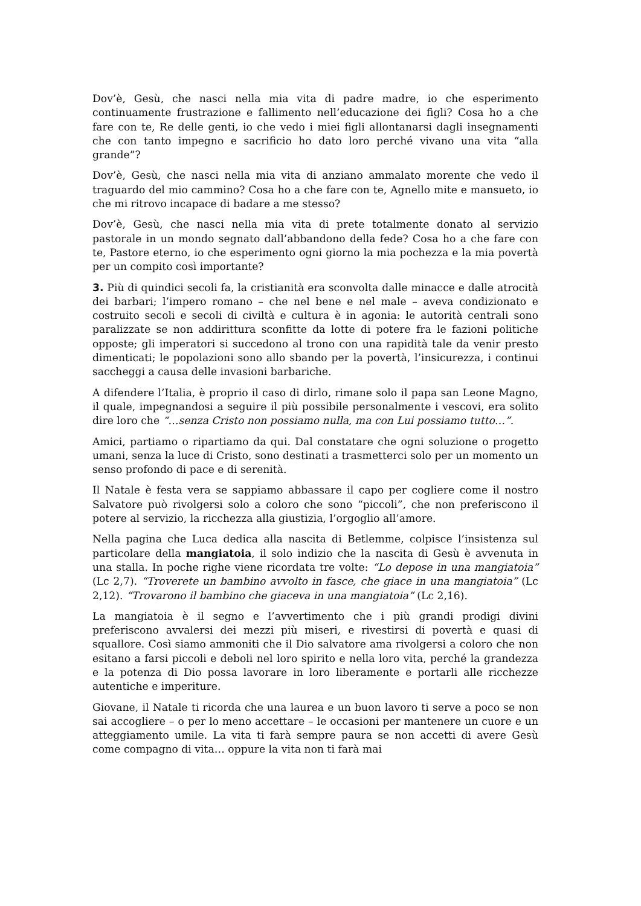Dov’è, Gesù, che nasci nella mia vita di padre madre, io che esperimento continuamente frustrazione e fallimento nell’educazione dei figli? Cosa ho a che fare con te, Re delle genti, io che vedo i miei figli allontanarsi dagli insegnamenti che con tanto impegno e sacrificio ho dato loro perché vivano una vita “alla grande”?
Dov’è, Gesù, che nasci nella mia vita di anziano ammalato morente che vedo il traguardo del mio cammino? Cosa ho a che fare con te, Agnello mite e mansueto, io che mi ritrovo incapace di badare a me stesso?
Dov’è, Gesù, che nasci nella mia vita di prete totalmente donato al servizio pastorale in un mondo segnato dall’abbandono della fede? Cosa ho a che fare con te, Pastore eterno, io che esperimento ogni giorno la mia pochezza e la mia povertà per un compito così importante?
3. Più di quindici secoli fa, la cristianità era sconvolta dalle minacce e dalle atrocità dei barbari; l’impero romano – che nel bene e nel male – aveva condizionato e costruito secoli e secoli di civiltà e cultura è in agonia: le autorità centrali sono paralizzate se non addirittura sconfitte da lotte di potere fra le fazioni politiche opposte; gli imperatori si succedono al trono con una rapidità tale da venir presto dimenticati; le popolazioni sono allo sbando per la povertà, l’insicurezza, i continui saccheggi a causa delle invasioni barbariche.
A difendere l’Italia, è proprio il caso di dirlo, rimane solo il papa san Leone Magno, il quale, impegnandosi a seguire il più possibile personalmente i vescovi, era solito dire loro che “…senza Cristo non possiamo nulla, ma con Lui possiamo tutto…”.
Amici, partiamo o ripartiamo da qui. Dal constatare che ogni soluzione o progetto umani, senza la luce di Cristo, sono destinati a trasmetterci solo per un momento un senso profondo di pace e di serenità.
Il Natale è festa vera se sappiamo abbassare il capo per cogliere come il nostro Salvatore può rivolgersi solo a coloro che sono “piccoli”, che non preferiscono il potere al servizio, la ricchezza alla giustizia, l’orgoglio all’amore.
Nella pagina che Luca dedica alla nascita di Betlemme, colpisce l’insistenza sul particolare della mangiatoia, il solo indizio che la nascita di Gesù è avvenuta in una stalla. In poche righe viene ricordata tre volte: “Lo depose in una mangiatoia” (Lc 2,7). “Troverete un bambino avvolto in fasce, che giace in una mangiatoia” (Lc 2,12). “Trovarono il bambino che giaceva in una mangiatoia” (Lc 2,16).
La mangiatoia è il segno e l’avvertimento che i più grandi prodigi divini preferiscono avvalersi dei mezzi più miseri, e rivestirsi di povertà e quasi di squallore. Così siamo ammoniti che il Dio salvatore ama rivolgersi a coloro che non esitano a farsi piccoli e deboli nel loro spirito e nella loro vita, perché la grandezza e la potenza di Dio possa lavorare in loro liberamente e portarli alle ricchezze autentiche e imperiture.
Giovane, il Natale ti ricorda che una laurea e un buon lavoro ti serve a poco se non sai accogliere – o per lo meno accettare – le occasioni per mantenere un cuore e un atteggiamento umile. La vita ti farà sempre paura se non accetti di avere Gesù come compagno di vita… oppure la vita non ti farà mai